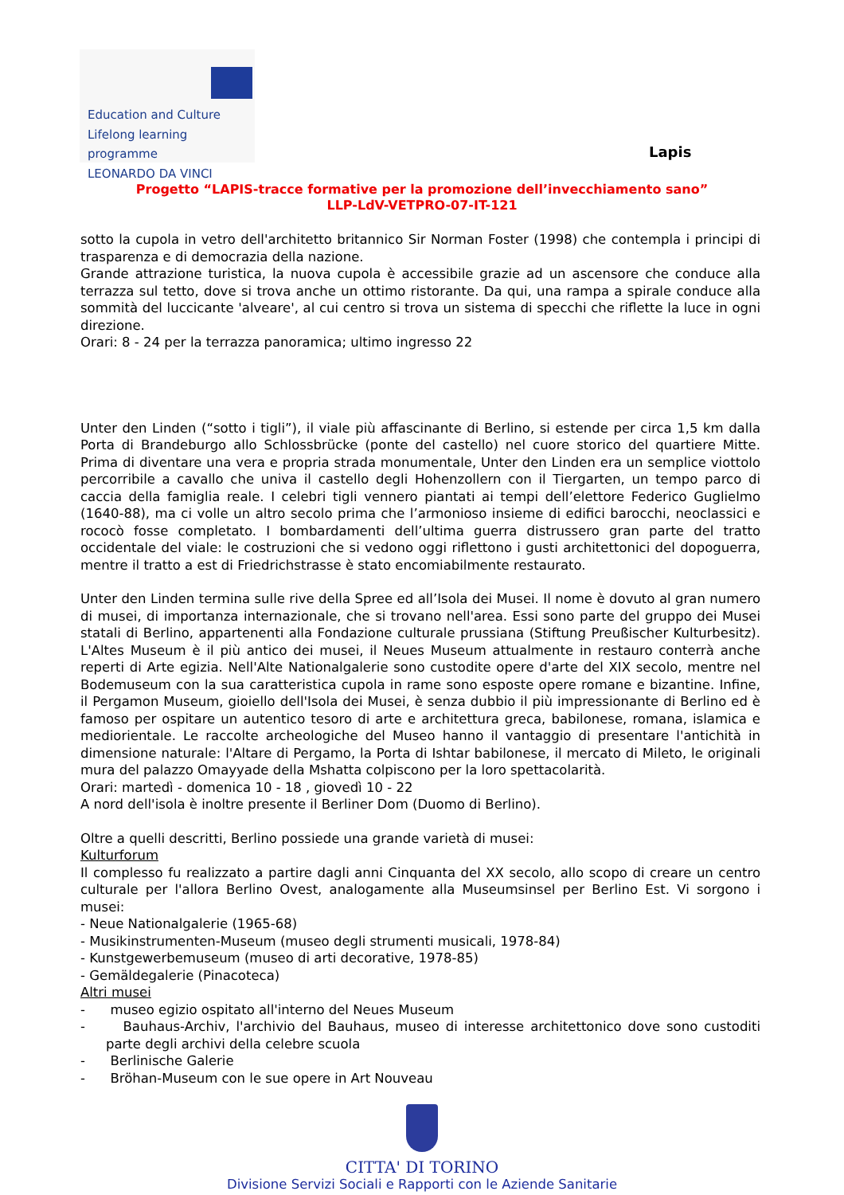Education and Culture
Lifelong learning programme
LEONARDO DA VINCI
Lapis
Progetto “LAPIS-tracce formative per la promozione dell’invecchiamento sano”
LLP-LdV-VETPRO-07-IT-121
sotto la cupola in vetro dell'architetto britannico Sir Norman Foster (1998) che contempla i principi di trasparenza e di democrazia della nazione.
Grande attrazione turistica, la nuova cupola è accessibile grazie ad un ascensore che conduce alla terrazza sul tetto, dove si trova anche un ottimo ristorante. Da qui, una rampa a spirale conduce alla sommità del luccicante 'alveare', al cui centro si trova un sistema di specchi che riflette la luce in ogni direzione.
Orari: 8 - 24 per la terrazza panoramica; ultimo ingresso 22
Unter den Linden (“sotto i tigli”), il viale più affascinante di Berlino, si estende per circa 1,5 km dalla Porta di Brandeburgo allo Schlossbrücke (ponte del castello) nel cuore storico del quartiere Mitte. Prima di diventare una vera e propria strada monumentale, Unter den Linden era un semplice viottolo percorribile a cavallo che univa il castello degli Hohenzollern con il Tiergarten, un tempo parco di caccia della famiglia reale. I celebri tigli vennero piantati ai tempi dell’elettore Federico Guglielmo (1640-88), ma ci volle un altro secolo prima che l’armonioso insieme di edifici barocchi, neoclassici e rococò fosse completato. I bombardamenti dell’ultima guerra distrussero gran parte del tratto occidentale del viale: le costruzioni che si vedono oggi riflettono i gusti architettonici del dopoguerra, mentre il tratto a est di Friedrichstrasse è stato encomiabilmente restaurato.
Unter den Linden termina sulle rive della Spree ed all’Isola dei Musei. Il nome è dovuto al gran numero di musei, di importanza internazionale, che si trovano nell'area. Essi sono parte del gruppo dei Musei statali di Berlino, appartenenti alla Fondazione culturale prussiana (Stiftung Preußischer Kulturbesitz). L'Altes Museum è il più antico dei musei, il Neues Museum attualmente in restauro conterrà anche reperti di Arte egizia. Nell'Alte Nationalgalerie sono custodite opere d'arte del XIX secolo, mentre nel Bodemuseum con la sua caratteristica cupola in rame sono esposte opere romane e bizantine. Infine, il Pergamon Museum, gioiello dell'Isola dei Musei, è senza dubbio il più impressionante di Berlino ed è famoso per ospitare un autentico tesoro di arte e architettura greca, babilonese, romana, islamica e mediorientale. Le raccolte archeologiche del Museo hanno il vantaggio di presentare l'antichità in dimensione naturale: l'Altare di Pergamo, la Porta di Ishtar babilonese, il mercato di Mileto, le originali mura del palazzo Omayyade della Mshatta colpiscono per la loro spettacolarità.
Orari: martedì - domenica 10 - 18 , giovedì 10 - 22
A nord dell'isola è inoltre presente il Berliner Dom (Duomo di Berlino).
Oltre a quelli descritti, Berlino possiede una grande varietà di musei:
Kulturforum
Il complesso fu realizzato a partire dagli anni Cinquanta del XX secolo, allo scopo di creare un centro culturale per l'allora Berlino Ovest, analogamente alla Museumsinsel per Berlino Est. Vi sorgono i musei:
- Neue Nationalgalerie (1965-68)
- Musikinstrumenten-Museum (museo degli strumenti musicali, 1978-84)
- Kunstgewerbemuseum (museo di arti decorative, 1978-85)
- Gemäldegalerie (Pinacoteca)
Altri musei
- museo egizio ospitato all'interno del Neues Museum
- Bauhaus-Archiv, l'archivio del Bauhaus, museo di interesse architettonico dove sono custoditi parte degli archivi della celebre scuola
- Berlinische Galerie
- Bröhan-Museum con le sue opere in Art Nouveau
CITTA' DI TORINO
Divisione Servizi Sociali e Rapporti con le Aziende Sanitarie